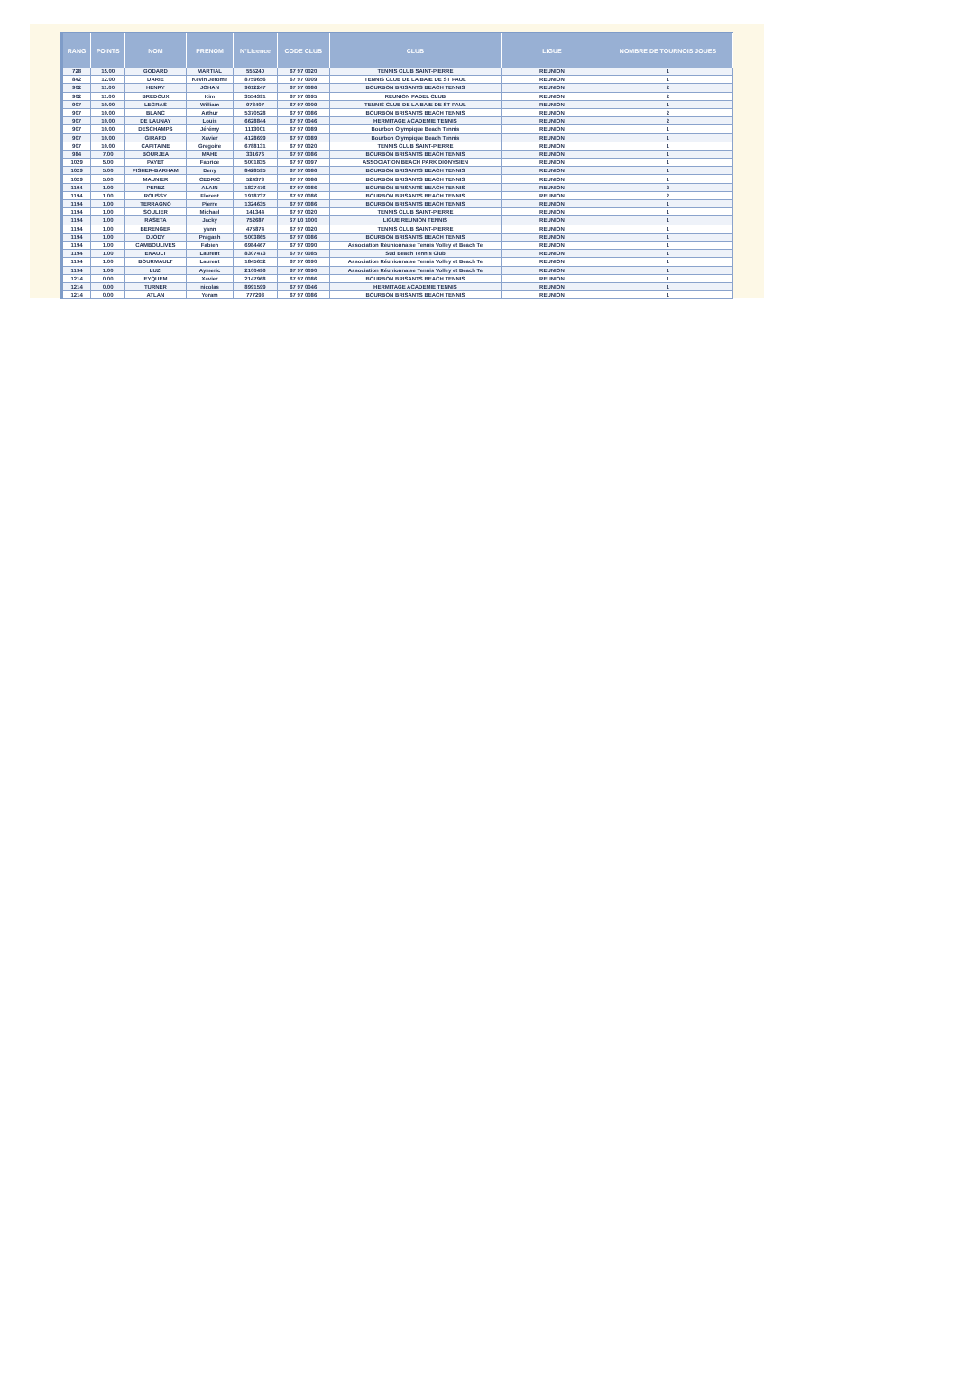| RANG | POINTS | NOM | PRENOM | N°Licence | CODE CLUB | CLUB | LIGUE | NOMBRE DE TOURNOIS JOUES |
| --- | --- | --- | --- | --- | --- | --- | --- | --- |
| 728 | 15.00 | GODARD | MARTIAL | 555240 | 67 97 0020 | TENNIS CLUB SAINT-PIERRE | REUNION | 1 |
| 842 | 12.00 | DARIE | Kevin Jerome | 8759656 | 67 97 0009 | TENNIS CLUB DE LA BAIE DE ST PAUL | REUNION | 1 |
| 902 | 11.00 | HENRY | JOHAN | 9612247 | 67 97 0086 | BOURBON BRISANTS BEACH TENNIS | REUNION | 2 |
| 902 | 11.00 | BREDOUX | Kim | 3554391 | 67 97 0095 | REUNION PADEL CLUB | REUNION | 2 |
| 907 | 10.00 | LEGRAS | William | 973407 | 67 97 0009 | TENNIS CLUB DE LA BAIE DE ST PAUL | REUNION | 1 |
| 907 | 10.00 | BLANC | Arthur | 5370528 | 67 97 0086 | BOURBON BRISANTS BEACH TENNIS | REUNION | 2 |
| 907 | 10.00 | DE LAUNAY | Louis | 6628844 | 67 97 0046 | HERMITAGE ACADEMIE TENNIS | REUNION | 2 |
| 907 | 10.00 | DESCHAMPS | Jérémy | 1113001 | 67 97 0089 | Bourbon Olympique Beach Tennis | REUNION | 1 |
| 907 | 10.00 | GIRARD | Xavier | 4128699 | 67 97 0089 | Bourbon Olympique Beach Tennis | REUNION | 1 |
| 907 | 10.00 | CAPITAINE | Gregoire | 6788131 | 67 97 0020 | TENNIS CLUB SAINT-PIERRE | REUNION | 1 |
| 984 | 7.00 | BOURJEA | MAHE | 331676 | 67 97 0086 | BOURBON BRISANTS BEACH TENNIS | REUNION | 1 |
| 1029 | 5.00 | PAYET | Fabrice | 5001835 | 67 97 0097 | ASSOCIATION BEACH PARK DIONYSIEN | REUNION | 1 |
| 1029 | 5.00 | FISHER-BARHAM | Deny | 8428595 | 67 97 0086 | BOURBON BRISANTS BEACH TENNIS | REUNION | 1 |
| 1029 | 5.00 | MAUNIER | CEDRIC | 524373 | 67 97 0086 | BOURBON BRISANTS BEACH TENNIS | REUNION | 1 |
| 1194 | 1.00 | PEREZ | ALAIN | 1827476 | 67 97 0086 | BOURBON BRISANTS BEACH TENNIS | REUNION | 2 |
| 1194 | 1.00 | ROUSSY | Florent | 1918737 | 67 97 0086 | BOURBON BRISANTS BEACH TENNIS | REUNION | 2 |
| 1194 | 1.00 | TERRAGNO | Pierre | 1324635 | 67 97 0086 | BOURBON BRISANTS BEACH TENNIS | REUNION | 1 |
| 1194 | 1.00 | SOULIER | Michael | 141344 | 67 97 0020 | TENNIS CLUB SAINT-PIERRE | REUNION | 1 |
| 1194 | 1.00 | RASETA | Jacky | 752687 | 67 L0 1000 | LIGUE REUNION TENNIS | REUNION | 1 |
| 1194 | 1.00 | BERENGER | yann | 475874 | 67 97 0020 | TENNIS CLUB SAINT-PIERRE | REUNION | 1 |
| 1194 | 1.00 | DJODY | Pragash | 5003865 | 67 97 0086 | BOURBON BRISANTS BEACH TENNIS | REUNION | 1 |
| 1194 | 1.00 | CAMBOULIVES | Fabien | 6984467 | 67 97 0090 | Association Réunionnaise Tennis Volley et Beach Te | REUNION | 1 |
| 1194 | 1.00 | ENAULT | Laurent | 8307473 | 67 97 0085 | Sud Beach Tennis Club | REUNION | 1 |
| 1194 | 1.00 | BOURMAULT | Laurent | 1845652 | 67 97 0090 | Association Réunionnaise Tennis Volley et Beach Te | REUNION | 1 |
| 1194 | 1.00 | LUZI | Aymeric | 2100496 | 67 97 0090 | Association Réunionnaise Tennis Volley et Beach Te | REUNION | 1 |
| 1214 | 0.00 | EYQUEM | Xavier | 2147968 | 67 97 0086 | BOURBON BRISANTS BEACH TENNIS | REUNION | 1 |
| 1214 | 0.00 | TURNER | nicolas | 8991599 | 67 97 0046 | HERMITAGE ACADEMIE TENNIS | REUNION | 1 |
| 1214 | 0.00 | ATLAN | Yoram | 777293 | 67 97 0086 | BOURBON BRISANTS BEACH TENNIS | REUNION | 1 |